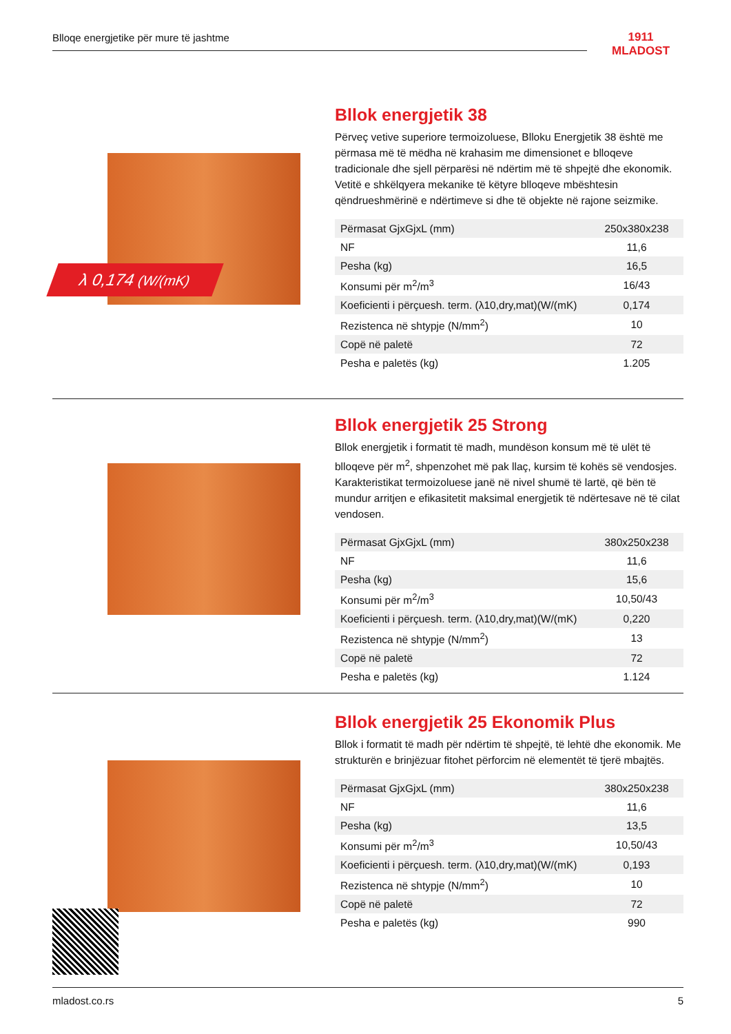Blloqe energjetike për mure të jashtme
1911
MLADOST
λ 0,174 (W/(mK)
Bllok energjetik 38
Përveç vetive superiore termoizoluese, Blloku Energjetik 38 është me përmasa më të mëdha në krahasim me dimensionet e blloqeve tradicionale dhe sjell përparësi në ndërtim më të shpejtë dhe ekonomik. Vetitë e shkëlqyera mekanike të këtyre blloqeve mbështesin qëndrueshmërinë e ndërtimeve si dhe të objekte në rajone seizmike.
| Përmasat GjxGjxL (mm) | 250x380x238 |
| NF | 11,6 |
| Pesha (kg) | 16,5 |
| Konsumi për m<sup>2</sup>/m<sup>3</sup> | 16/43 |
| Koeficienti i përçuesh. term. (λ10,dry,mat)(W/(mK) | 0,174 |
| Rezistenca në shtypje (N/mm<sup>2</sup>) | 10 |
| Copë në paletë | 72 |
| Pesha e paletës (kg) | 1.205 |
Bllok energjetik 25 Strong
Bllok energjetik i formatit të madh, mundëson konsum më të ulët të blloqeve për m<sup>2</sup>, shpenzohet më pak llaç, kursim të kohës së vendosjes. Karakteristikat termoizoluese janë në nivel shumë të lartë, që bën të mundur arritjen e efikasitetit maksimal energjetik të ndërtesave në të cilat vendosen.
| Përmasat GjxGjxL (mm) | 380x250x238 |
| NF | 11,6 |
| Pesha (kg) | 15,6 |
| Konsumi për m<sup>2</sup>/m<sup>3</sup> | 10,50/43 |
| Koeficienti i përçuesh. term. (λ10,dry,mat)(W/(mK) | 0,220 |
| Rezistenca në shtypje (N/mm<sup>2</sup>) | 13 |
| Copë në paletë | 72 |
| Pesha e paletës (kg) | 1.124 |
Bllok energjetik 25 Ekonomik Plus
Bllok i formatit të madh për ndërtim të shpejtë, të lehtë dhe ekonomik. Me strukturën e brinjëzuar fitohet përforcim në elementët të tjerë mbajtës.
| Përmasat GjxGjxL (mm) | 380x250x238 |
| NF | 11,6 |
| Pesha (kg) | 13,5 |
| Konsumi për m<sup>2</sup>/m<sup>3</sup> | 10,50/43 |
| Koeficienti i përçuesh. term. (λ10,dry,mat)(W/(mK) | 0,193 |
| Rezistenca në shtypje (N/mm<sup>2</sup>) | 10 |
| Copë në paletë | 72 |
| Pesha e paletës (kg) | 990 |
mladost.co.rs 5